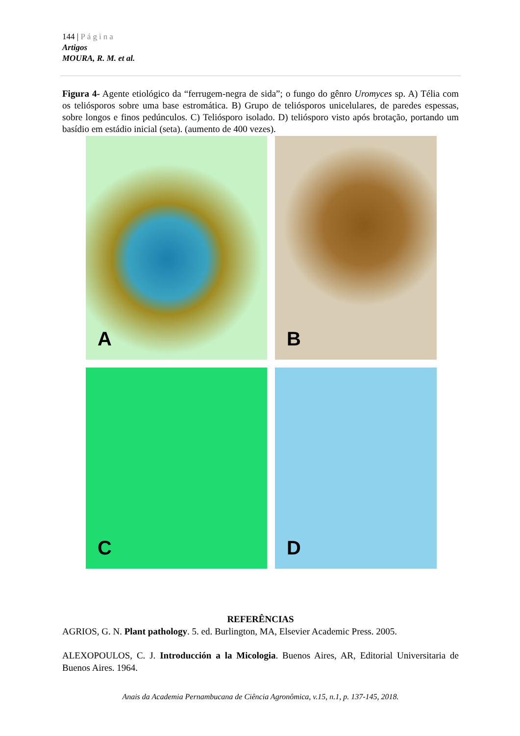144 | Página
Artigos
MOURA, R. M. et al.
Figura 4- Agente etiológico da “ferrugem-negra de sida”; o fungo do gênro Uromyces sp. A) Télia com os teliósporos sobre uma base estromática. B) Grupo de teliósporos unicelulares, de paredes espessas, sobre longos e finos pedúnculos. C) Teliósporo isolado. D) teliósporo visto após brotação, portando um basídio em estádio inicial (seta). (aumento de 400 vezes).
A
B
C
D
REFERÊNCIAS
AGRIOS, G. N. Plant pathology. 5. ed. Burlington, MA, Elsevier Academic Press. 2005.
ALEXOPOULOS, C. J. Introducción a la Micologia. Buenos Aires, AR, Editorial Universitaria de Buenos Aires. 1964.
Anais da Academia Pernambucana de Ciência Agronômica, v.15, n.1, p. 137-145, 2018.